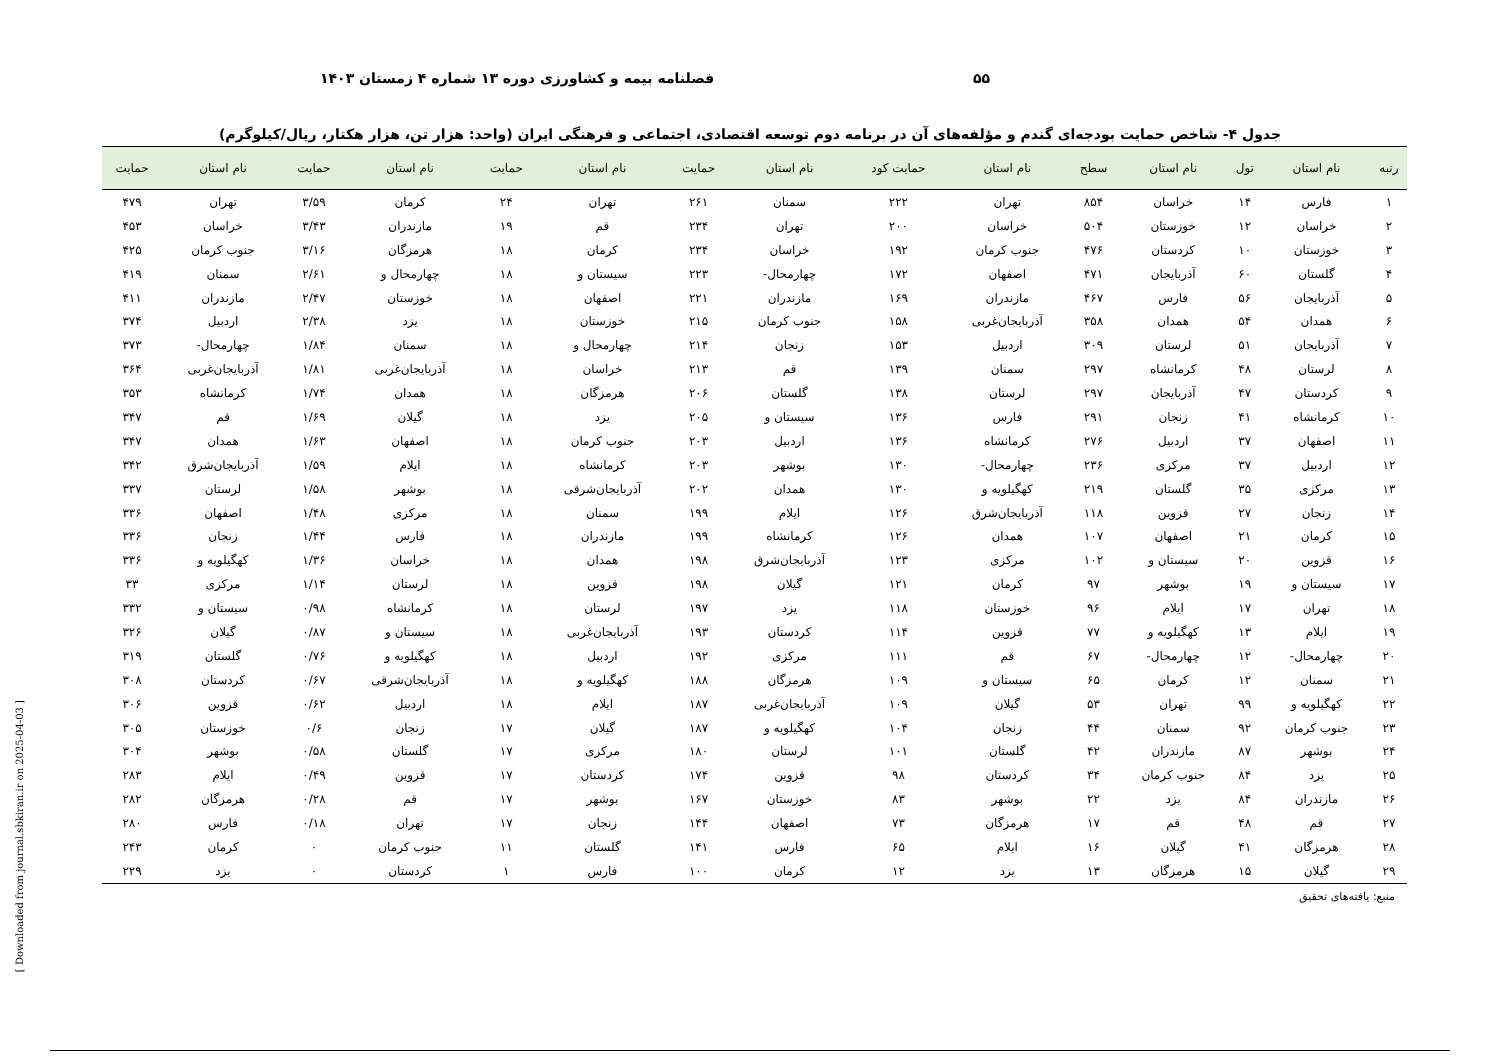۵۵ فصلنامه بیمه و کشاورزی دوره ۱۳ شماره ۴ زمستان ۱۴۰۳
جدول ۴- شاخص حمایت بودجه‌ای گندم و مؤلفه‌های آن در برنامه دوم توسعه اقتصادی، اجتماعی و فرهنگی ایران (واحد: هزار تن، هزار هکتار، ریال/کیلوگرم)
| رتبه | نام استان | تول | نام استان | سطح | نام استان | حمایت کود | نام استان | حمایت | نام استان | حمایت | نام استان | حمایت | نام استان | حمایت |
| --- | --- | --- | --- | --- | --- | --- | --- | --- | --- | --- | --- | --- | --- | --- |
| ۱ | فارس | ۱۴ | خراسان | ۸۵۴ | تهران | ۲۲۲ | سمنان | ۲۶۱ | تهران | ۲۴ | کرمان | ۳/۵۹ | تهران | ۴۷۹ |
| ۲ | خراسان | ۱۲ | خوزستان | ۵۰۴ | خراسان | ۲۰۰ | تهران | ۲۳۴ | قم | ۱۹ | مازندران | ۳/۴۳ | خراسان | ۴۵۳ |
| ۳ | خوزستان | ۱۰ | کردستان | ۴۷۶ | جنوب کرمان | ۱۹۲ | خراسان | ۲۳۴ | کرمان | ۱۸ | هرمزگان | ۳/۱۶ | جنوب کرمان | ۴۲۵ |
| ۴ | گلستان | ۶۰ | آذربایجان | ۴۷۱ | اصفهان | ۱۷۲ | چهارمحال- | ۲۲۳ | سیستان و | ۱۸ | چهارمحال و | ۲/۶۱ | سمنان | ۴۱۹ |
| ۵ | آذربایجان | ۵۶ | فارس | ۴۶۷ | مازندران | ۱۶۹ | مازندران | ۲۲۱ | اصفهان | ۱۸ | خوزستان | ۲/۴۷ | مازندران | ۴۱۱ |
| ۶ | همدان | ۵۴ | همدان | ۳۵۸ | آذربایجان‌غربی | ۱۵۸ | جنوب کرمان | ۲۱۵ | خوزستان | ۱۸ | یزد | ۲/۳۸ | اردبیل | ۳۷۴ |
| ۷ | آذربایجان | ۵۱ | لرستان | ۳۰۹ | اردبیل | ۱۵۳ | زنجان | ۲۱۴ | چهارمحال و | ۱۸ | سمنان | ۱/۸۴ | چهارمحال- | ۳۷۳ |
| ۸ | لرستان | ۴۸ | کرمانشاه | ۲۹۷ | سمنان | ۱۳۹ | قم | ۲۱۳ | خراسان | ۱۸ | آذربایجان‌غربی | ۱/۸۱ | آذربایجان‌غربی | ۳۶۴ |
| ۹ | کردستان | ۴۷ | آذربایجان | ۲۹۷ | لرستان | ۱۳۸ | گلستان | ۲۰۶ | هرمزگان | ۱۸ | همدان | ۱/۷۴ | کرمانشاه | ۳۵۳ |
| ۱۰ | کرمانشاه | ۴۱ | زنجان | ۲۹۱ | فارس | ۱۳۶ | سیستان و | ۲۰۵ | یزد | ۱۸ | گیلان | ۱/۶۹ | قم | ۳۴۷ |
| ۱۱ | اصفهان | ۳۷ | اردبیل | ۲۷۶ | کرمانشاه | ۱۳۶ | اردبیل | ۲۰۳ | جنوب کرمان | ۱۸ | اصفهان | ۱/۶۳ | همدان | ۳۴۷ |
| ۱۲ | اردبیل | ۳۷ | مرکزی | ۲۳۶ | چهارمحال- | ۱۳۰ | بوشهر | ۲۰۳ | کرمانشاه | ۱۸ | ایلام | ۱/۵۹ | آذربایجان‌شرق | ۳۴۲ |
| ۱۳ | مرکزی | ۳۵ | گلستان | ۲۱۹ | کهگیلویه و | ۱۳۰ | همدان | ۲۰۲ | آذربایجان‌شرقی | ۱۸ | بوشهر | ۱/۵۸ | لرستان | ۳۳۷ |
| ۱۴ | زنجان | ۲۷ | قزوین | ۱۱۸ | آذربایجان‌شرق | ۱۲۶ | ایلام | ۱۹۹ | سمنان | ۱۸ | مرکزی | ۱/۴۸ | اصفهان | ۳۳۶ |
| ۱۵ | کرمان | ۲۱ | اصفهان | ۱۰۷ | همدان | ۱۲۶ | کرمانشاه | ۱۹۹ | مازندران | ۱۸ | فارس | ۱/۴۴ | زنجان | ۳۳۶ |
| ۱۶ | قزوین | ۲۰ | سیستان و | ۱۰۲ | مرکزی | ۱۲۳ | آذربایجان‌شرق | ۱۹۸ | همدان | ۱۸ | خراسان | ۱/۳۶ | کهگیلویه و | ۳۳۶ |
| ۱۷ | سیستان و | ۱۹ | بوشهر | ۹۷ | کرمان | ۱۲۱ | گیلان | ۱۹۸ | قزوین | ۱۸ | لرستان | ۱/۱۴ | مرکزی | ۳۳ |
| ۱۸ | تهران | ۱۷ | ایلام | ۹۶ | خوزستان | ۱۱۸ | یزد | ۱۹۷ | لرستان | ۱۸ | کرمانشاه | ۰/۹۸ | سیستان و | ۳۳۲ |
| ۱۹ | ایلام | ۱۳ | کهگیلویه و | ۷۷ | قزوین | ۱۱۴ | کردستان | ۱۹۳ | آذربایجان‌غربی | ۱۸ | سیستان و | ۰/۸۷ | گیلان | ۳۲۶ |
| ۲۰ | چهارمحال- | ۱۲ | چهارمحال- | ۶۷ | قم | ۱۱۱ | مرکزی | ۱۹۲ | اردبیل | ۱۸ | کهگیلویه و | ۰/۷۶ | گلستان | ۳۱۹ |
| ۲۱ | سمنان | ۱۲ | کرمان | ۶۵ | سیستان و | ۱۰۹ | هرمزگان | ۱۸۸ | کهگیلویه و | ۱۸ | آذربایجان‌شرقی | ۰/۶۷ | کردستان | ۳۰۸ |
| ۲۲ | کهگیلویه و | ۹۹ | تهران | ۵۳ | گیلان | ۱۰۹ | آذربایجان‌غربی | ۱۸۷ | ایلام | ۱۸ | اردبیل | ۰/۶۲ | قزوین | ۳۰۶ |
| ۲۳ | جنوب کرمان | ۹۲ | سمنان | ۴۴ | زنجان | ۱۰۴ | کهگیلویه و | ۱۸۷ | گیلان | ۱۷ | زنجان | ۰/۶ | خوزستان | ۳۰۵ |
| ۲۴ | بوشهر | ۸۷ | مازندران | ۴۲ | گلستان | ۱۰۱ | لرستان | ۱۸۰ | مرکزی | ۱۷ | گلستان | ۰/۵۸ | بوشهر | ۳۰۴ |
| ۲۵ | یزد | ۸۴ | جنوب کرمان | ۳۴ | کردستان | ۹۸ | قزوین | ۱۷۴ | کردستان | ۱۷ | قزوین | ۰/۴۹ | ایلام | ۲۸۳ |
| ۲۶ | مازندران | ۸۴ | یزد | ۲۲ | بوشهر | ۸۳ | خوزستان | ۱۶۷ | بوشهر | ۱۷ | قم | ۰/۲۸ | هرمزگان | ۲۸۲ |
| ۲۷ | قم | ۴۸ | قم | ۱۷ | هرمزگان | ۷۳ | اصفهان | ۱۴۴ | زنجان | ۱۷ | تهران | ۰/۱۸ | فارس | ۲۸۰ |
| ۲۸ | هرمزگان | ۴۱ | گیلان | ۱۶ | ایلام | ۶۵ | فارس | ۱۴۱ | گلستان | ۱۱ | جنوب کرمان | ۰ | کرمان | ۲۴۳ |
| ۲۹ | گیلان | ۱۵ | هرمزگان | ۱۳ | یزد | ۱۲ | کرمان | ۱۰۰ | فارس | ۱ | کردستان | ۰ | یزد | ۲۲۹ |
منبع: یافته‌های تحقیق
[ Downloaded from journal.sbkiran.ir on 2025-04-03 ]